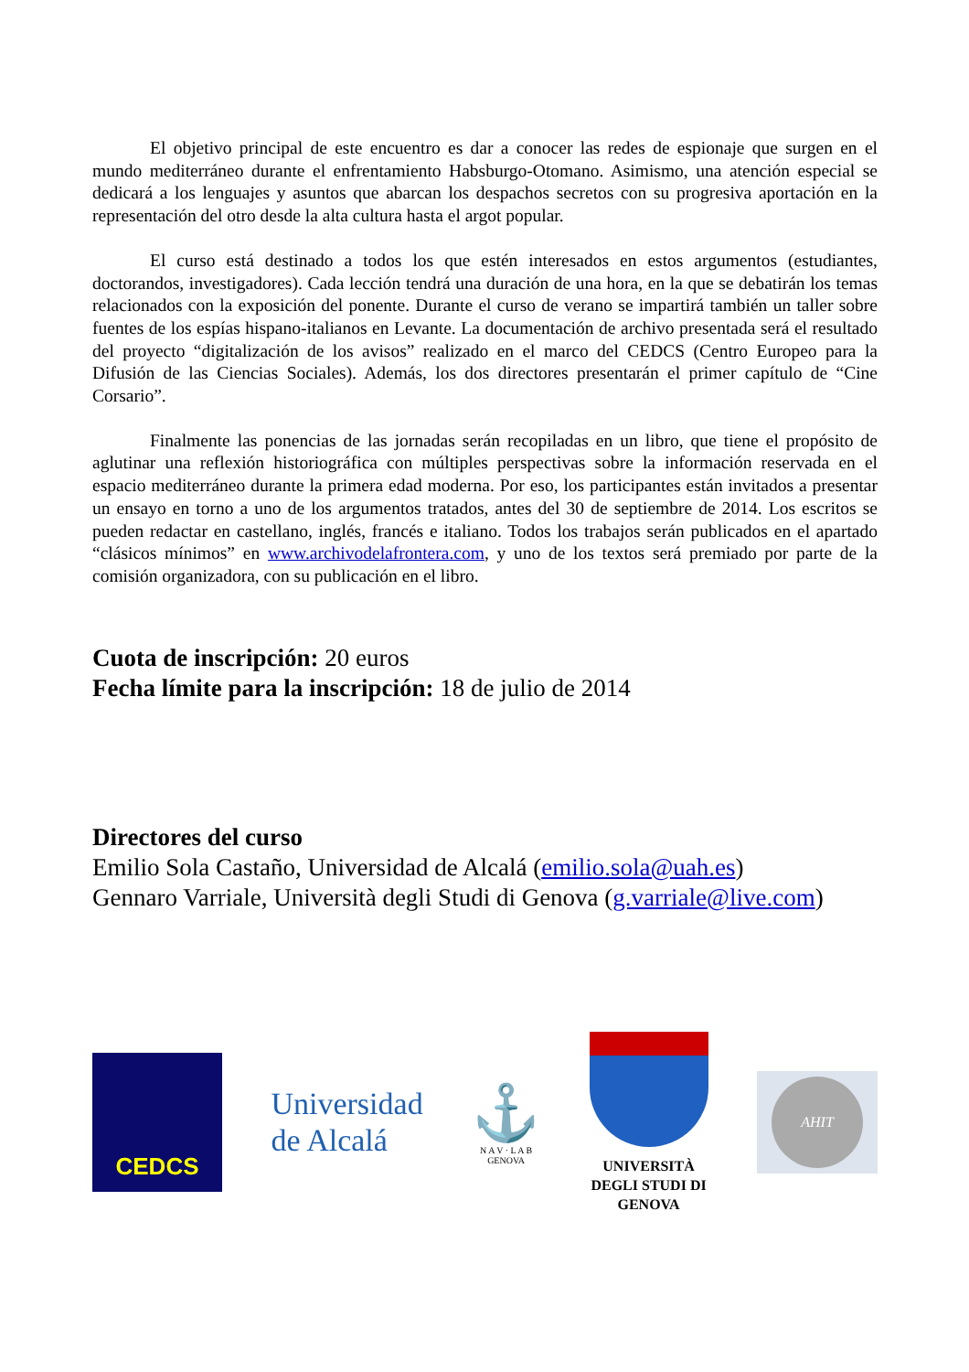El objetivo principal de este encuentro es dar a conocer las redes de espionaje que surgen en el mundo mediterráneo durante el enfrentamiento Habsburgo-Otomano. Asimismo, una atención especial se dedicará a los lenguajes y asuntos que abarcan los despachos secretos con su progresiva aportación en la representación del otro desde la alta cultura hasta el argot popular.
El curso está destinado a todos los que estén interesados en estos argumentos (estudiantes, doctorandos, investigadores). Cada lección tendrá una duración de una hora, en la que se debatirán los temas relacionados con la exposición del ponente. Durante el curso de verano se impartirá también un taller sobre fuentes de los espías hispano-italianos en Levante. La documentación de archivo presentada será el resultado del proyecto “digitalización de los avisos” realizado en el marco del CEDCS (Centro Europeo para la Difusión de las Ciencias Sociales). Además, los dos directores presentarán el primer capítulo de “Cine Corsario”.
Finalmente las ponencias de las jornadas serán recopiladas en un libro, que tiene el propósito de aglutinar una reflexión historiográfica con múltiples perspectivas sobre la información reservada en el espacio mediterráneo durante la primera edad moderna. Por eso, los participantes están invitados a presentar un ensayo en torno a uno de los argumentos tratados, antes del 30 de septiembre de 2014. Los escritos se pueden redactar en castellano, inglés, francés e italiano. Todos los trabajos serán publicados en el apartado “clásicos mínimos” en www.archivodelafrontera.com, y uno de los textos será premiado por parte de la comisión organizadora, con su publicación en el libro.
Cuota de inscripción: 20 euros
Fecha límite para la inscripción: 18 de julio de 2014
Directores del curso
Emilio Sola Castaño, Universidad de Alcalá (emilio.sola@uah.es)
Gennaro Varriale, Università degli Studi di Genova (g.varriale@live.com)
CEDCS
Universidad
de Alcalá
⚓
N A V · L A B
GENOVA
UNIVERSITÀ
DEGLI STUDI DI
GENOVA
AHIT